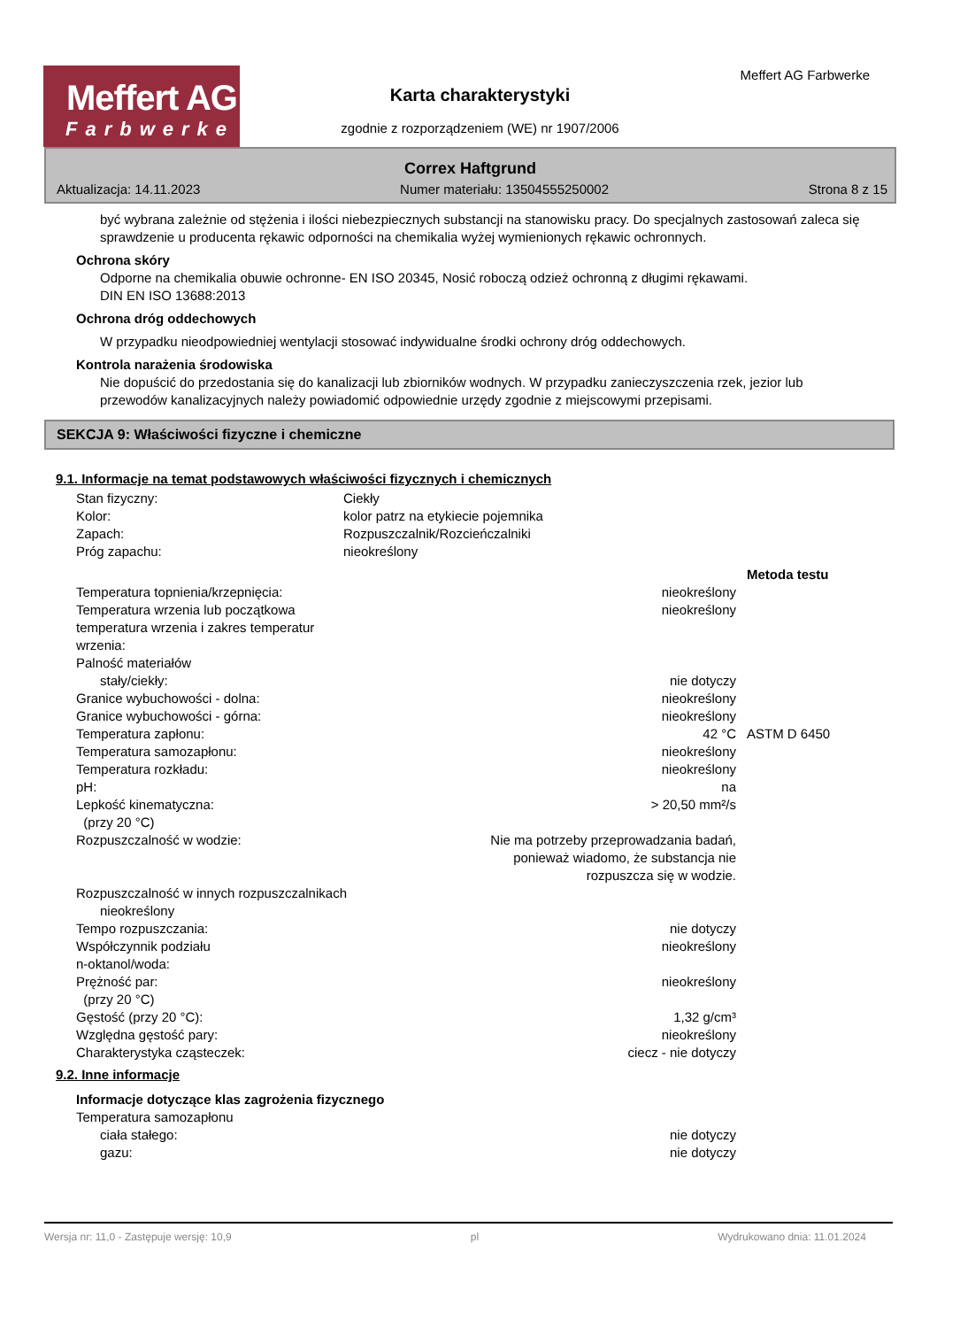Meffert AG
Farbwerke
Meffert AG Farbwerke
Karta charakterystyki
zgodnie z rozporządzeniem (WE) nr 1907/2006
Correx Haftgrund
Aktualizacja: 14.11.2023 Numer materiału: 13504555250002 Strona 8 z 15
być wybrana zależnie od stężenia i ilości niebezpiecznych substancji na stanowisku pracy. Do specjalnych zastosowań zaleca się sprawdzenie u producenta rękawic odporności na chemikalia wyżej wymienionych rękawic ochronnych.
Ochrona skóry
Odporne na chemikalia obuwie ochronne- EN ISO 20345, Nosić roboczą odzież ochronną z długimi rękawami.
DIN EN ISO 13688:2013
Ochrona dróg oddechowych
W przypadku nieodpowiedniej wentylacji stosować indywidualne środki ochrony dróg oddechowych.
Kontrola narażenia środowiska
Nie dopuścić do przedostania się do kanalizacji lub zbiorników wodnych. W przypadku zanieczyszczenia rzek, jezior lub przewodów kanalizacyjnych należy powiadomić odpowiednie urzędy zgodnie z miejscowymi przepisami.
SEKCJA 9: Właściwości fizyczne i chemiczne
9.1. Informacje na temat podstawowych właściwości fizycznych i chemicznych
| Stan fizyczny: | Ciekły |
| Kolor: | kolor patrz na etykiecie pojemnika |
| Zapach: | Rozpuszczalnik/Rozcieńczalniki |
| Próg zapachu: | nieokreślony |
| | | Metoda testu |
| Temperatura topnienia/krzepnięcia: | nieokreślony | |
| Temperatura wrzenia lub początkowa temperatura wrzenia i zakres temperatur wrzenia: | nieokreślony | |
| Palność materiałów | | |
| stały/ciekły: | nie dotyczy | |
| Granice wybuchowości - dolna: | nieokreślony | |
| Granice wybuchowości - górna: | nieokreślony | |
| Temperatura zapłonu: | 42 °C | ASTM D 6450 |
| Temperatura samozapłonu: | nieokreślony | |
| Temperatura rozkładu: | nieokreślony | |
| pH: | na | |
| Lepkość kinematyczna: (przy 20 °C) | > 20,50 mm²/s | |
| Rozpuszczalność w wodzie: | Nie ma potrzeby przeprowadzania badań, ponieważ wiadomo, że substancja nie rozpuszcza się w wodzie. | |
| Rozpuszczalność w innych rozpuszczalnikach | | |
| nieokreślony | | |
| Tempo rozpuszczania: | nie dotyczy | |
| Współczynnik podziału n-oktanol/woda: | nieokreślony | |
| Prężność par: (przy 20 °C) | nieokreślony | |
| Gęstość (przy 20 °C): | 1,32 g/cm³ | |
| Względna gęstość pary: | nieokreślony | |
| Charakterystyka cząsteczek: | ciecz - nie dotyczy | |
9.2. Inne informacje
| Informacje dotyczące klas zagrożenia fizycznego | |
| Temperatura samozapłonu | |
| ciała stałego: | nie dotyczy |
| gazu: | nie dotyczy |
Wersja nr: 11,0 - Zastępuje wersję: 10,9 pl Wydrukowano dnia: 11.01.2024